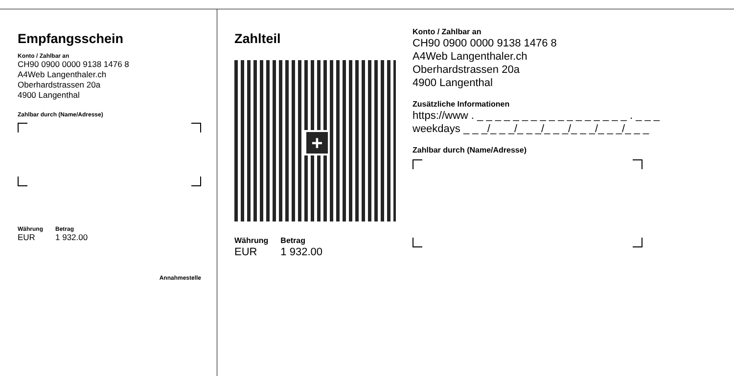Empfangsschein
Konto / Zahlbar an
CH90 0900 0000 9138 1476 8
A4Web Langenthaler.ch
Oberhardstrassen 20a
4900 Langenthal
Zahlbar durch (Name/Adresse)
Währung
EUR
Betrag
1 932.00
Annahmestelle
Zahlteil
+
Währung
EUR
Betrag
1 932.00
Konto / Zahlbar an
CH90 0900 0000 9138 1476 8
A4Web Langenthaler.ch
Oberhardstrassen 20a
4900 Langenthal
Zusätzliche Informationen
https://www . _ _ _ _ _ _ _ _ _ _ _ _ _ _ _ _ _ . _ _ _
weekdays _ _ _/_ _ _/_ _ _/_ _ _/_ _ _/_ _ _/_ _ _
Zahlbar durch (Name/Adresse)